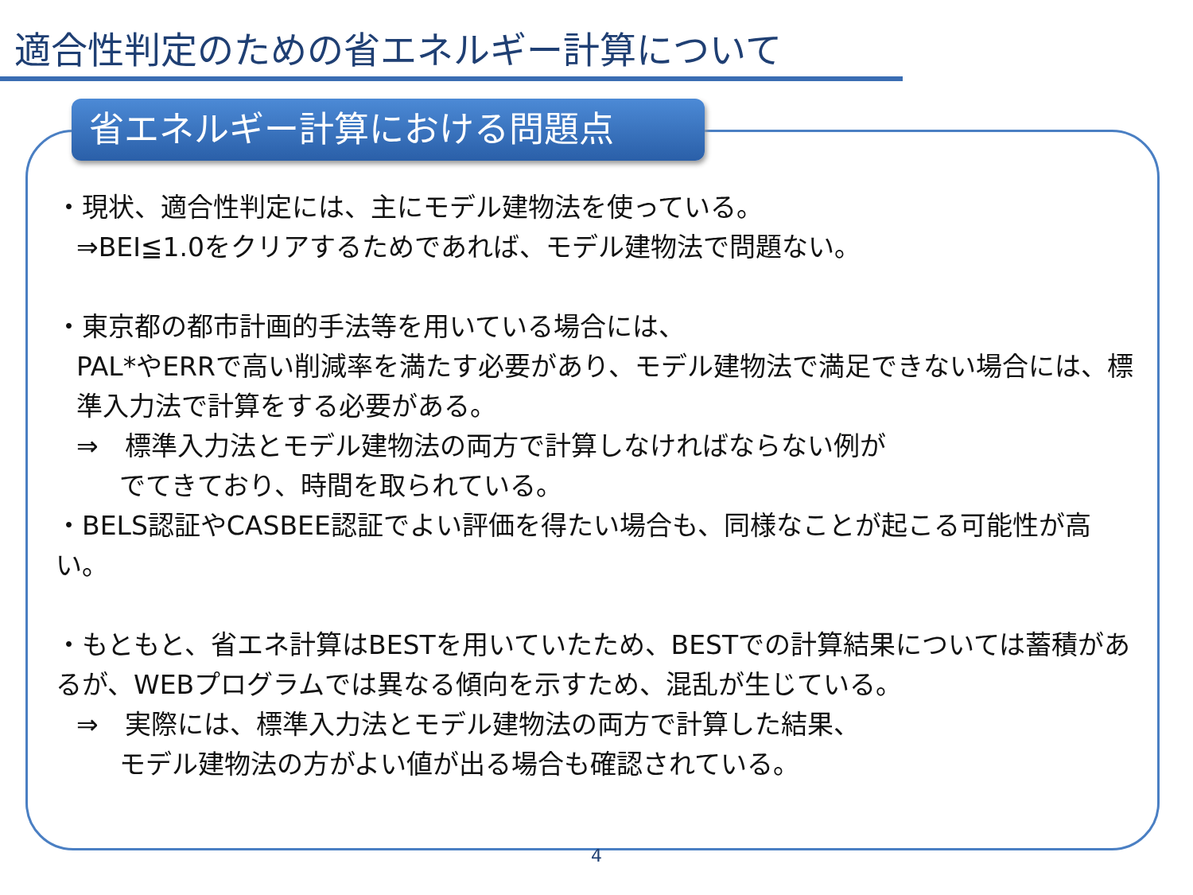適合性判定のための省エネルギー計算について
省エネルギー計算における問題点
・現状、適合性判定には、主にモデル建物法を使っている。
⇒BEI≦1.0をクリアするためであれば、モデル建物法で問題ない。
・東京都の都市計画的手法等を用いている場合には、
PAL*やERRで高い削減率を満たす必要があり、モデル建物法で満足できない場合には、標準入力法で計算をする必要がある。
⇒　標準入力法とモデル建物法の両方で計算しなければならない例が
でてきており、時間を取られている。
・BELS認証やCASBEE認証でよい評価を得たい場合も、同様なことが起こる可能性が高い。
・もともと、省エネ計算はBESTを用いていたため、BESTでの計算結果については蓄積があるが、WEBプログラムでは異なる傾向を示すため、混乱が生じている。
⇒　実際には、標準入力法とモデル建物法の両方で計算した結果、
モデル建物法の方がよい値が出る場合も確認されている。
4